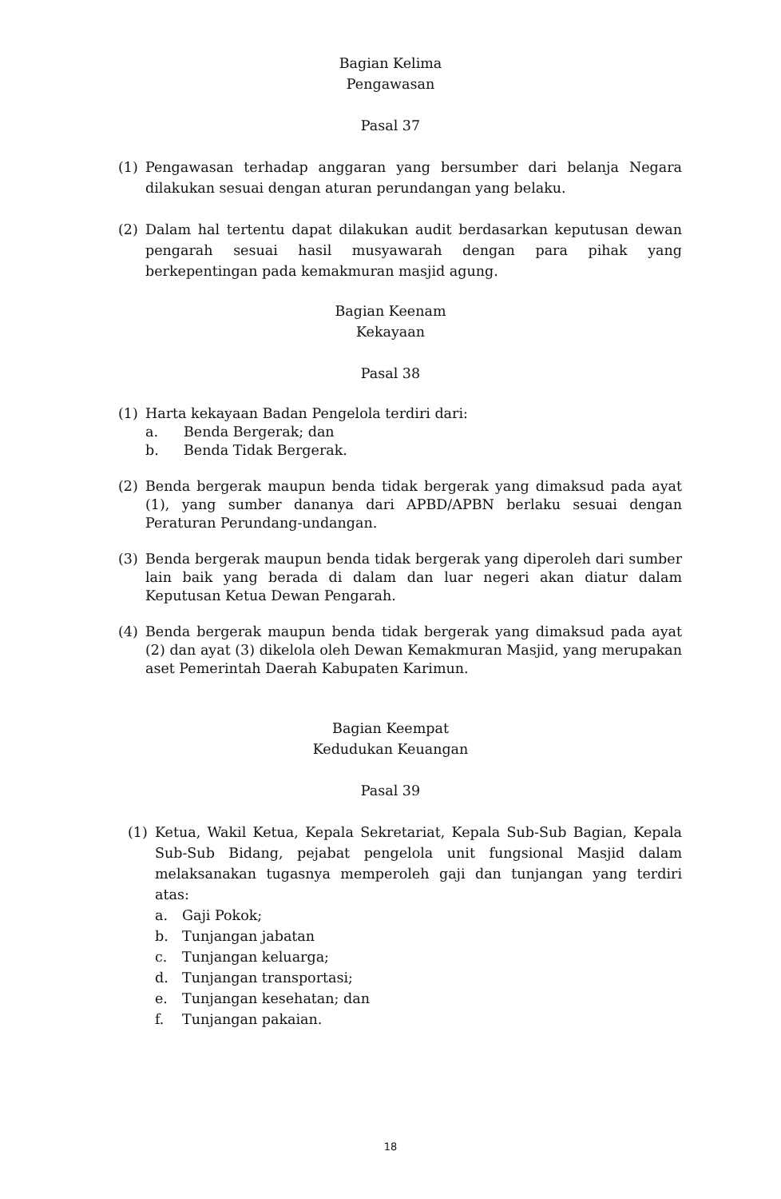Bagian Kelima
Pengawasan
Pasal 37
(1) Pengawasan terhadap anggaran yang bersumber dari belanja Negara dilakukan sesuai dengan aturan perundangan yang belaku.
(2) Dalam hal tertentu dapat dilakukan audit berdasarkan keputusan dewan pengarah sesuai hasil musyawarah dengan para pihak yang berkepentingan pada kemakmuran masjid agung.
Bagian Keenam
Kekayaan
Pasal 38
(1) Harta kekayaan Badan Pengelola terdiri dari:
a. Benda Bergerak; dan
b. Benda Tidak Bergerak.
(2) Benda bergerak maupun benda tidak bergerak yang dimaksud pada ayat (1), yang sumber dananya dari APBD/APBN berlaku sesuai dengan Peraturan Perundang-undangan.
(3) Benda bergerak maupun benda tidak bergerak yang diperoleh dari sumber lain baik yang berada di dalam dan luar negeri akan diatur dalam Keputusan Ketua Dewan Pengarah.
(4) Benda bergerak maupun benda tidak bergerak yang dimaksud pada ayat (2) dan ayat (3) dikelola oleh Dewan Kemakmuran Masjid, yang merupakan aset Pemerintah Daerah Kabupaten Karimun.
Bagian Keempat
Kedudukan Keuangan
Pasal 39
(1) Ketua, Wakil Ketua, Kepala Sekretariat, Kepala Sub-Sub Bagian, Kepala Sub-Sub Bidang, pejabat pengelola unit fungsional Masjid dalam melaksanakan tugasnya memperoleh gaji dan tunjangan yang terdiri atas:
a. Gaji Pokok;
b. Tunjangan jabatan
c. Tunjangan keluarga;
d. Tunjangan transportasi;
e. Tunjangan kesehatan; dan
f. Tunjangan pakaian.
18